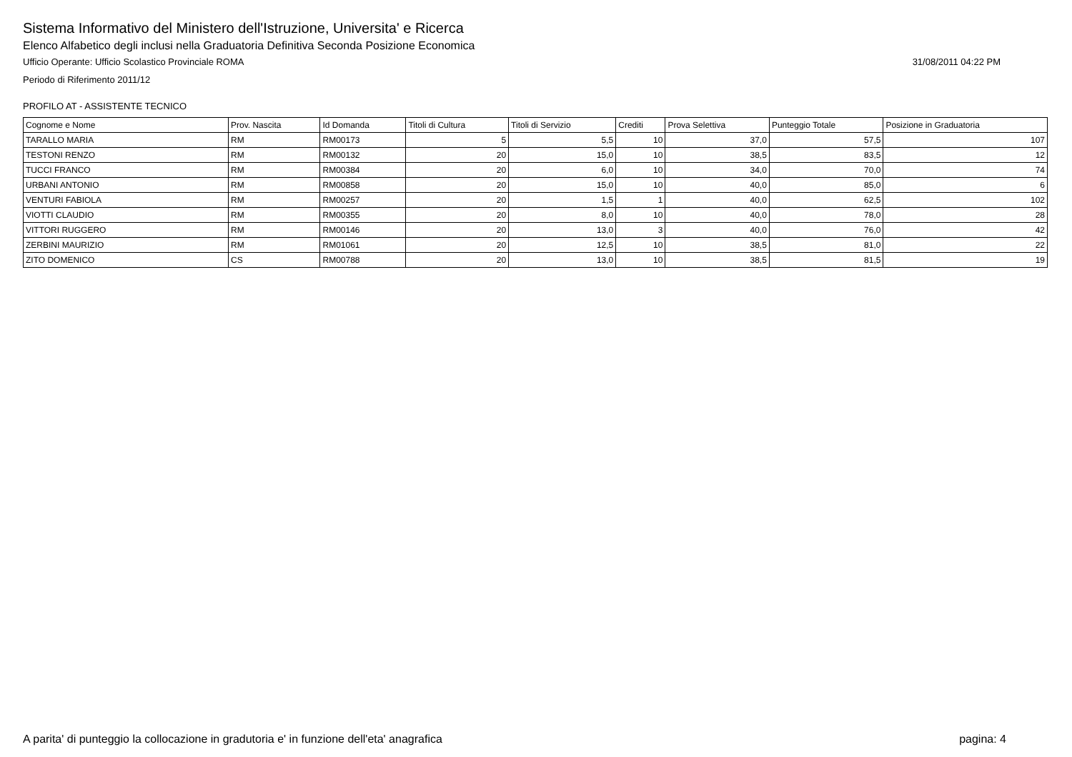Sistema Informativo del Ministero dell'Istruzione, Universita' e Ricerca
Elenco Alfabetico degli inclusi nella Graduatoria Definitiva Seconda Posizione Economica
Ufficio Operante: Ufficio Scolastico Provinciale ROMA 31/08/2011 04:22 PM
Periodo di Riferimento 2011/12
PROFILO AT - ASSISTENTE TECNICO
| Cognome e Nome | Prov. Nascita | Id Domanda | Titoli di Cultura | Titoli di Servizio | Crediti | Prova Selettiva | Punteggio Totale | Posizione in Graduatoria |
| --- | --- | --- | --- | --- | --- | --- | --- | --- |
| TARALLO MARIA | RM | RM00173 | 5 | 5,5 | 10 | 37,0 | 57,5 | 107 |
| TESTONI RENZO | RM | RM00132 | 20 | 15,0 | 10 | 38,5 | 83,5 | 12 |
| TUCCI FRANCO | RM | RM00384 | 20 | 6,0 | 10 | 34,0 | 70,0 | 74 |
| URBANI ANTONIO | RM | RM00858 | 20 | 15,0 | 10 | 40,0 | 85,0 | 6 |
| VENTURI FABIOLA | RM | RM00257 | 20 | 1,5 | 1 | 40,0 | 62,5 | 102 |
| VIOTTI CLAUDIO | RM | RM00355 | 20 | 8,0 | 10 | 40,0 | 78,0 | 28 |
| VITTORI RUGGERO | RM | RM00146 | 20 | 13,0 | 3 | 40,0 | 76,0 | 42 |
| ZERBINI MAURIZIO | RM | RM01061 | 20 | 12,5 | 10 | 38,5 | 81,0 | 22 |
| ZITO DOMENICO | CS | RM00788 | 20 | 13,0 | 10 | 38,5 | 81,5 | 19 |
A parita' di punteggio la collocazione in gradutoria e' in funzione dell'eta' anagrafica pagina: 4